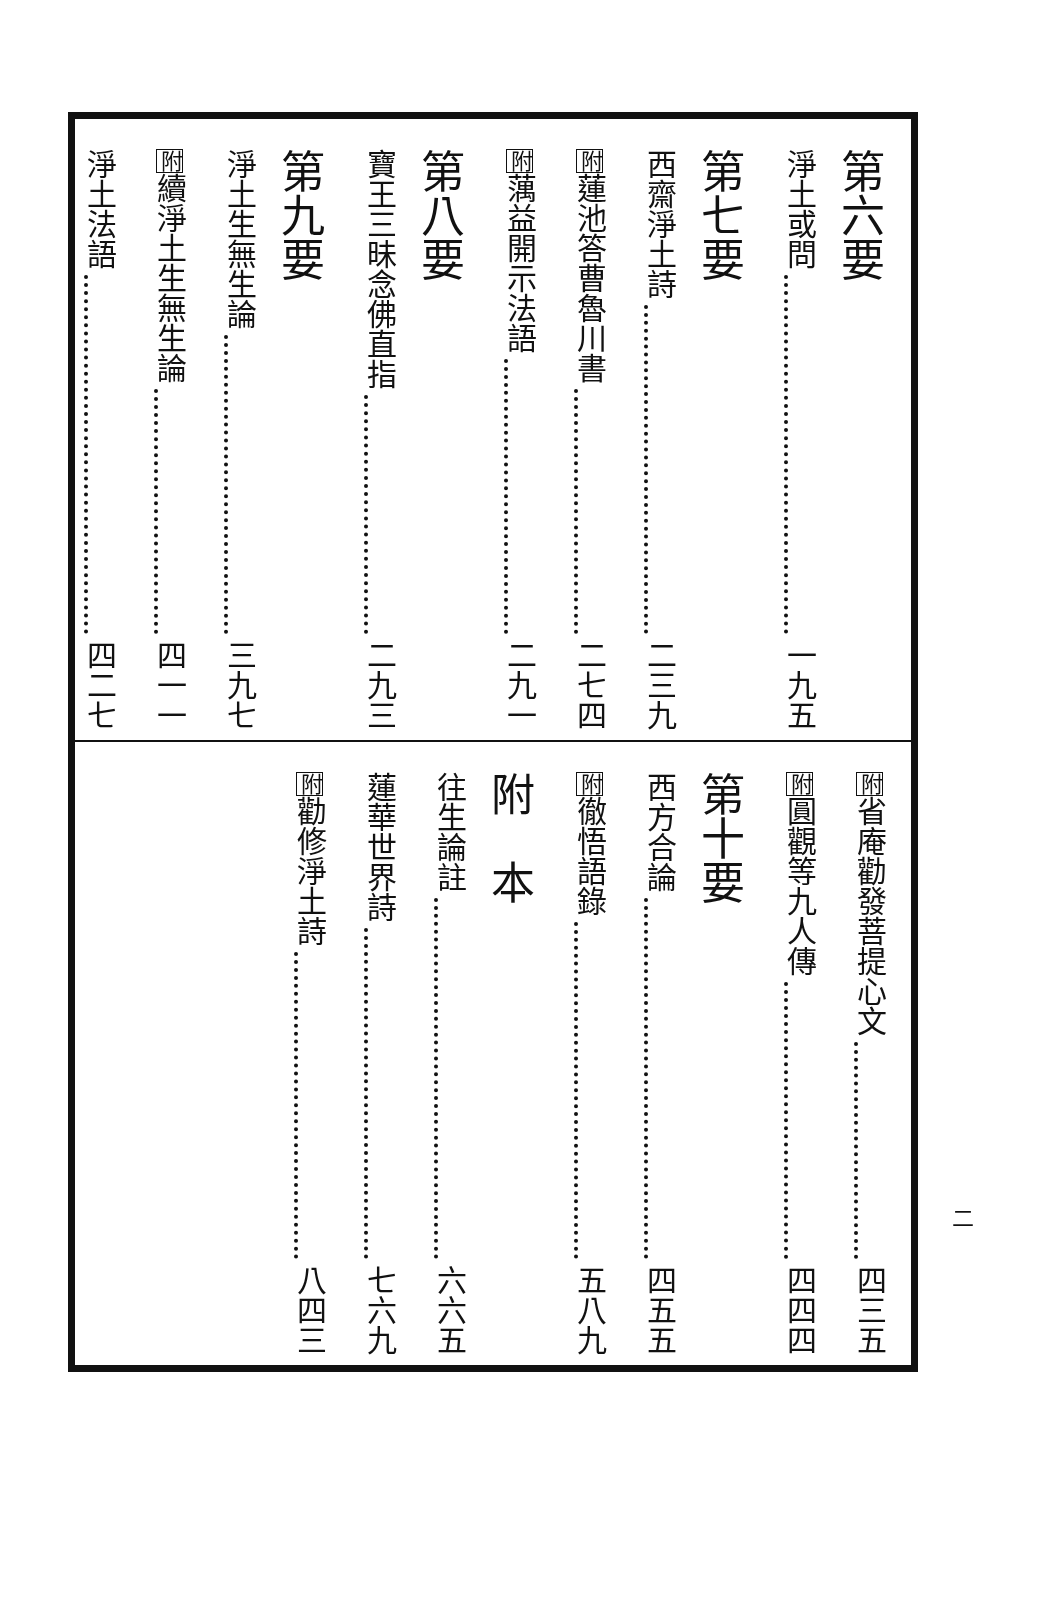第六要
淨土或問 一九五
第七要
西齋淨土詩 二三九
附蓮池答曹魯川書 二七四
附蕅益開示法語 二九一
第八要
寶王三昧念佛直指 二九三
第九要
淨土生無生論 三九七
附續淨土生無生論 四一一
淨土法語 四二七
附省庵勸發菩提心文 四三五
附圓觀等九人傳 四四四
第十要
西方合論 四五五
附徹悟語錄 五八九
附　本
往生論註 六六五
蓮華世界詩 七六九
附勸修淨土詩 八四三
二